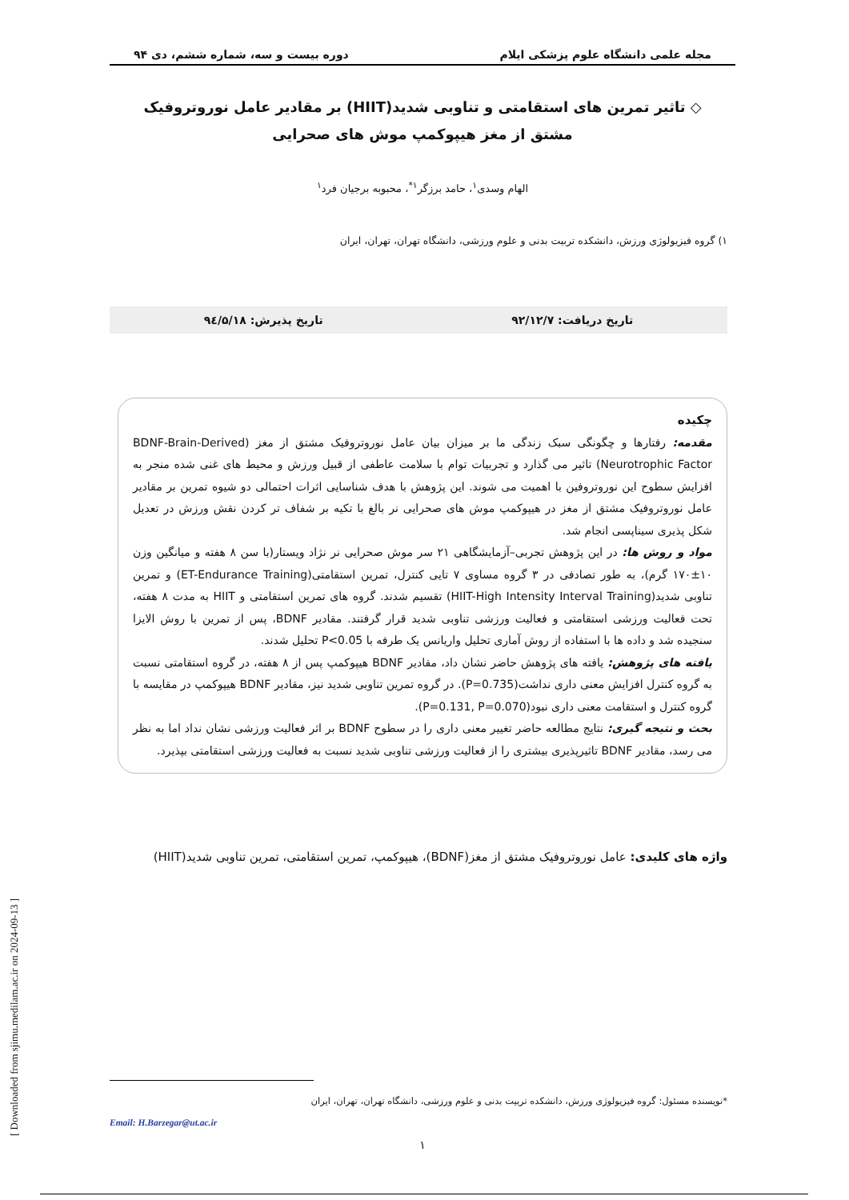مجله علمی دانشگاه علوم پزشکی ایلام دوره بیست و سه، شماره ششم، دی ۹۴
◇ تاثیر تمرین های استقامتی و تناوبی شدید(HIIT) بر مقادیر عامل نوروتروفیک
مشتق از مغز هیپوکمپ موش های صحرایی
الهام وسدی<sup>۱</sup>، حامد برزگر<sup>۱*</sup>، محبوبه برجیان فرد<sup>۱</sup>
۱) گروه فیزیولوژی ورزش، دانشکده تربیت بدنی و علوم ورزشی، دانشگاه تهران، تهران، ایران
تاریخ دریافت: ۹۲/۱۲/۷ تاریخ پذیرش: ۹٤/۵/۱۸
چکیده
مقدمه: رفتارها و چگونگی سبک زندگی ما بر میزان بیان عامل نوروتروفیک مشتق از مغز (BDNF-Brain-Derived Neurotrophic Factor) تاثیر می گذارد و تجربیات توام با سلامت عاطفی از قبیل ورزش و محیط های غنی شده منجر به افزایش سطوح این نوروتروفین با اهمیت می شوند. این پژوهش با هدف شناسایی اثرات احتمالی دو شیوه تمرین بر مقادیر عامل نوروتروفیک مشتق از مغز در هیپوکمپ موش های صحرایی نر بالغ با تکیه بر شفاف تر کردن نقش ورزش در تعدیل شکل پذیری سیناپسی انجام شد.
مواد و روش ها: در این پژوهش تجربی–آزمایشگاهی ۲۱ سر موش صحرایی نر نژاد ویستار(با سن ۸ هفته و میانگین وزن ۱۰±۱۷۰ گرم)، به طور تصادفی در ۳ گروه مساوی ۷ تایی کنترل، تمرین استقامتی(ET-Endurance Training) و تمرین تناوبی شدید(HIIT-High Intensity Interval Training) تقسیم شدند. گروه های تمرین استقامتی و HIIT به مدت ۸ هفته، تحت فعالیت ورزشی استقامتی و فعالیت ورزشی تناوبی شدید قرار گرفتند. مقادیر BDNF، پس از تمرین با روش الایزا سنجیده شد و داده ها با استفاده از روش آماری تحلیل واریانس یک طرفه با P<0.05 تحلیل شدند.
یافته های پژوهش: یافته های پژوهش حاضر نشان داد، مقادیر BDNF هیپوکمپ پس از ۸ هفته، در گروه استقامتی نسبت به گروه کنترل افزایش معنی داری نداشت(P=0.735). در گروه تمرین تناوبی شدید نیز، مقادیر BDNF هیپوکمپ در مقایسه با گروه کنترل و استقامت معنی داری نبود(P=0.131, P=0.070).
بحث و نتیجه گیری: نتایج مطالعه حاضر تغییر معنی داری را در سطوح BDNF بر اثر فعالیت ورزشی نشان نداد اما به نظر می رسد، مقادیر BDNF تاثیرپذیری بیشتری را از فعالیت ورزشی تناوبی شدید نسبت به فعالیت ورزشی استقامتی بپذیرد.
واژه های کلیدی: عامل نوروتروفیک مشتق از مغز(BDNF)، هیپوکمپ، تمرین استقامتی، تمرین تناوبی شدید(HIIT)
*نویسنده مسئول: گروه فیزیولوژی ورزش، دانشکده تربیت بدنی و علوم ورزشی، دانشگاه تهران، تهران، ایران
Email: H.Barzegar@ut.ac.ir
۱
[ Downloaded from sjimu.medilam.ac.ir on 2024-09-13 ]